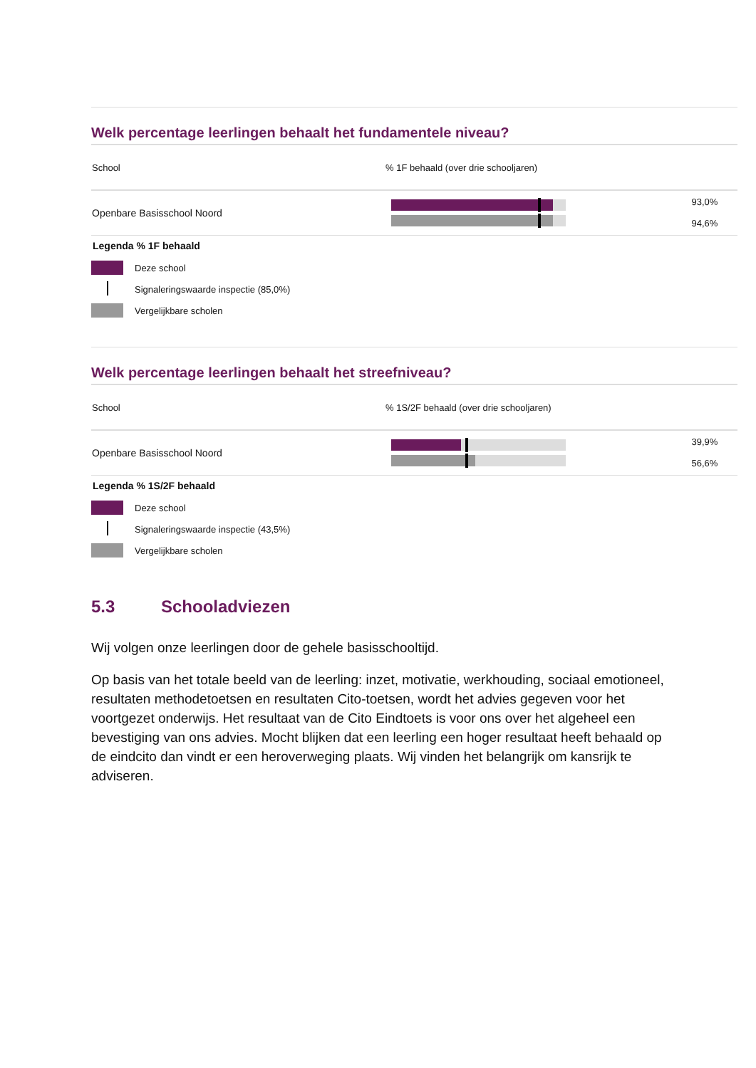Welk percentage leerlingen behaalt het fundamentele niveau?
| School | % 1F behaald (over drie schooljaren) | |
| --- | --- | --- |
| Openbare Basisschool Noord | | 93,0% 94,6% |
Legenda % 1F behaald
Deze school
Signaleringswaarde inspectie (85,0%)
Vergelijkbare scholen
Welk percentage leerlingen behaalt het streefniveau?
| School | % 1S/2F behaald (over drie schooljaren) | |
| --- | --- | --- |
| Openbare Basisschool Noord | | 39,9% 56,6% |
Legenda % 1S/2F behaald
Deze school
Signaleringswaarde inspectie (43,5%)
Vergelijkbare scholen
5.3 Schooladviezen
Wij volgen onze leerlingen door de gehele basisschooltijd.
Op basis van het totale beeld van de leerling: inzet, motivatie, werkhouding, sociaal emotioneel, resultaten methodetoetsen en resultaten Cito-toetsen, wordt het advies gegeven voor het voortgezet onderwijs. Het resultaat van de Cito Eindtoets is voor ons over het algeheel een bevestiging van ons advies. Mocht blijken dat een leerling een hoger resultaat heeft behaald op de eindcito dan vindt er een heroverweging plaats. Wij vinden het belangrijk om kansrijk te adviseren.